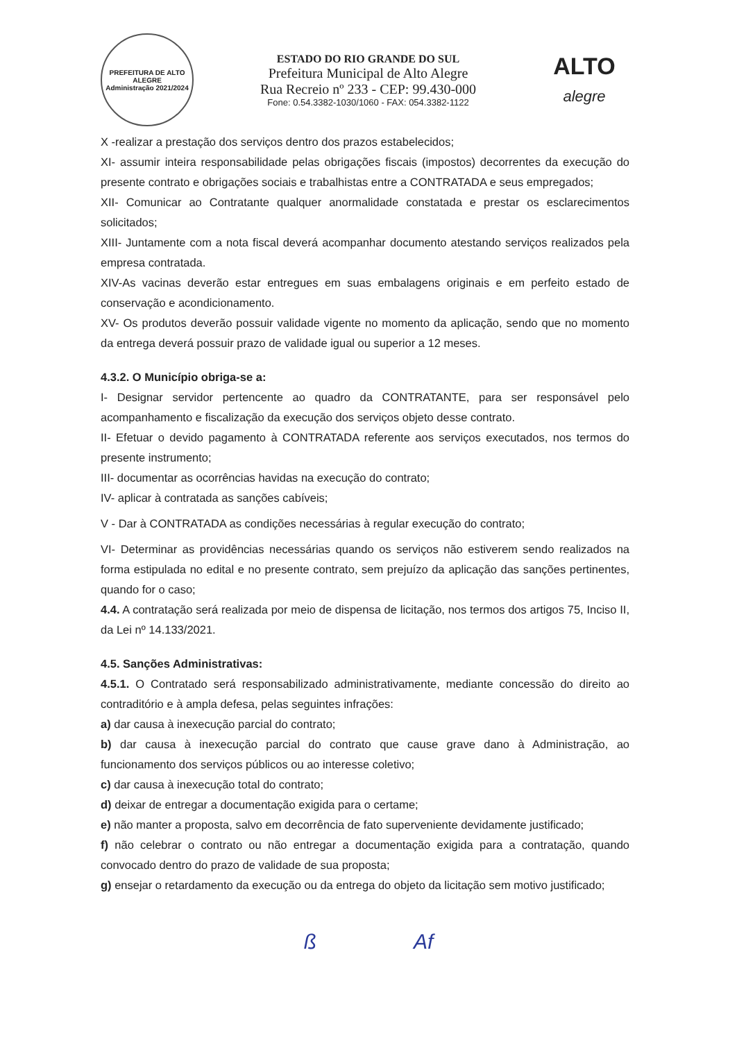PREFEITURA DE ALTO ALEGRE
Administração 2021/2024
ESTADO DO RIO GRANDE DO SUL
Prefeitura Municipal de Alto Alegre
Rua Recreio nº 233 - CEP: 99.430-000
Fone: 0.54.3382-1030/1060 - FAX: 054.3382-1122
ALTO
alegre
X -realizar a prestação dos serviços dentro dos prazos estabelecidos;
XI- assumir inteira responsabilidade pelas obrigações fiscais (impostos) decorrentes da execução do presente contrato e obrigações sociais e trabalhistas entre a CONTRATADA e seus empregados;
XII- Comunicar ao Contratante qualquer anormalidade constatada e prestar os esclarecimentos solicitados;
XIII- Juntamente com a nota fiscal deverá acompanhar documento atestando serviços realizados pela empresa contratada.
XIV-As vacinas deverão estar entregues em suas embalagens originais e em perfeito estado de conservação e acondicionamento.
XV- Os produtos deverão possuir validade vigente no momento da aplicação, sendo que no momento da entrega deverá possuir prazo de validade igual ou superior a 12 meses.
4.3.2. O Município obriga-se a:
I- Designar servidor pertencente ao quadro da CONTRATANTE, para ser responsável pelo acompanhamento e fiscalização da execução dos serviços objeto desse contrato.
II- Efetuar o devido pagamento à CONTRATADA referente aos serviços executados, nos termos do presente instrumento;
III- documentar as ocorrências havidas na execução do contrato;
IV- aplicar à contratada as sanções cabíveis;
V - Dar à CONTRATADA as condições necessárias à regular execução do contrato;
VI- Determinar as providências necessárias quando os serviços não estiverem sendo realizados na forma estipulada no edital e no presente contrato, sem prejuízo da aplicação das sanções pertinentes, quando for o caso;
4.4. A contratação será realizada por meio de dispensa de licitação, nos termos dos artigos 75, Inciso II, da Lei nº 14.133/2021.
4.5. Sanções Administrativas:
4.5.1. O Contratado será responsabilizado administrativamente, mediante concessão do direito ao contraditório e à ampla defesa, pelas seguintes infrações:
a) dar causa à inexecução parcial do contrato;
b) dar causa à inexecução parcial do contrato que cause grave dano à Administração, ao funcionamento dos serviços públicos ou ao interesse coletivo;
c) dar causa à inexecução total do contrato;
d) deixar de entregar a documentação exigida para o certame;
e) não manter a proposta, salvo em decorrência de fato superveniente devidamente justificado;
f) não celebrar o contrato ou não entregar a documentação exigida para a contratação, quando convocado dentro do prazo de validade de sua proposta;
g) ensejar o retardamento da execução ou da entrega do objeto da licitação sem motivo justificado;
ß Af